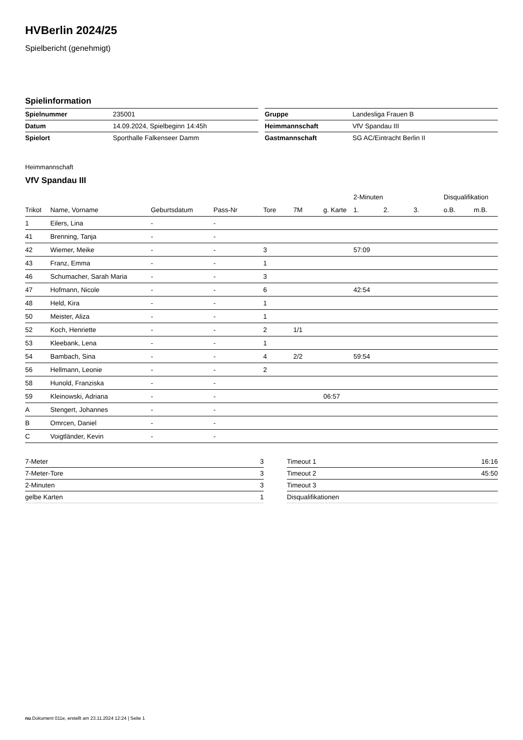HVBerlin 2024/25
Spielbericht (genehmigt)
Spielinformation
| Spielnummer | 235001 |
| Datum | 14.09.2024, Spielbeginn 14:45h |
| Spielort | Sporthalle Falkenseer Damm |
| Gruppe | Landesliga Frauen B |
| Heimmannschaft | VfV Spandau III |
| Gastmannschaft | SG AC/Eintracht Berlin II |
Heimmannschaft
VfV Spandau III
| | | | | | | | 2-Minuten | | | Disqualifikation | |
| --- | --- | --- | --- | --- | --- | --- | --- | --- | --- | --- | --- |
| Trikot | Name, Vorname | Geburtsdatum | Pass-Nr | Tore | 7M | g. Karte | 1. | 2. | 3. | o.B. | m.B. |
| 1 | Eilers, Lina | - | - | | | | | | | | |
| 41 | Brenning, Tanja | - | - | | | | | | | | |
| 42 | Wiemer, Meike | - | - | 3 | | | 57:09 | | | | |
| 43 | Franz, Emma | - | - | 1 | | | | | | | |
| 46 | Schumacher, Sarah Maria | - | - | 3 | | | | | | | |
| 47 | Hofmann, Nicole | - | - | 6 | | | 42:54 | | | | |
| 48 | Held, Kira | - | - | 1 | | | | | | | |
| 50 | Meister, Aliza | - | - | 1 | | | | | | | |
| 52 | Koch, Henriette | - | - | 2 | 1/1 | | | | | | |
| 53 | Kleebank, Lena | - | - | 1 | | | | | | | |
| 54 | Bambach, Sina | - | - | 4 | 2/2 | | 59:54 | | | | |
| 56 | Hellmann, Leonie | - | - | 2 | | | | | | | |
| 58 | Hunold, Franziska | - | - | | | | | | | | |
| 59 | Kleinowski, Adriana | - | - | | | 06:57 | | | | | |
| A | Stengert, Johannes | - | - | | | | | | | | |
| B | Omrcen, Daniel | - | - | | | | | | | | |
| C | Voigtländer, Kevin | - | - | | | | | | | | |
| 7-Meter | 3 |
| 7-Meter-Tore | 3 |
| 2-Minuten | 3 |
| gelbe Karten | 1 |
| Timeout 1 | 16:16 |
| Timeout 2 | 45:50 |
| Timeout 3 | |
| Disqualifikationen | |
nu.Dokument 011e, erstellt am 23.11.2024 12:24 | Seite 1